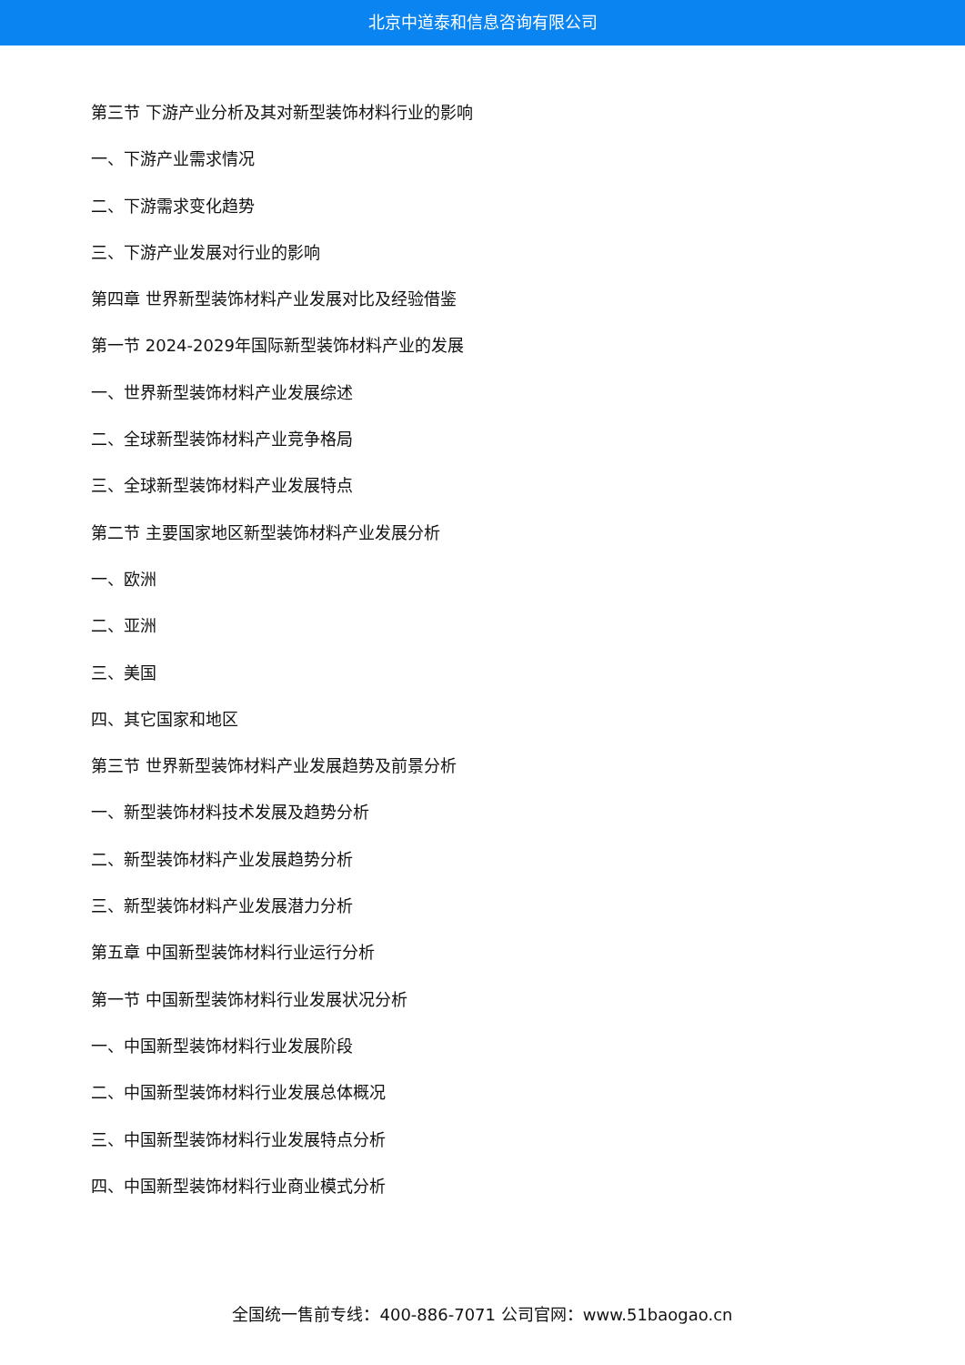北京中道泰和信息咨询有限公司
第三节 下游产业分析及其对新型装饰材料行业的影响
一、下游产业需求情况
二、下游需求变化趋势
三、下游产业发展对行业的影响
第四章 世界新型装饰材料产业发展对比及经验借鉴
第一节 2024-2029年国际新型装饰材料产业的发展
一、世界新型装饰材料产业发展综述
二、全球新型装饰材料产业竞争格局
三、全球新型装饰材料产业发展特点
第二节 主要国家地区新型装饰材料产业发展分析
一、欧洲
二、亚洲
三、美国
四、其它国家和地区
第三节 世界新型装饰材料产业发展趋势及前景分析
一、新型装饰材料技术发展及趋势分析
二、新型装饰材料产业发展趋势分析
三、新型装饰材料产业发展潜力分析
第五章 中国新型装饰材料行业运行分析
第一节 中国新型装饰材料行业发展状况分析
一、中国新型装饰材料行业发展阶段
二、中国新型装饰材料行业发展总体概况
三、中国新型装饰材料行业发展特点分析
四、中国新型装饰材料行业商业模式分析
全国统一售前专线：400-886-7071 公司官网：www.51baogao.cn